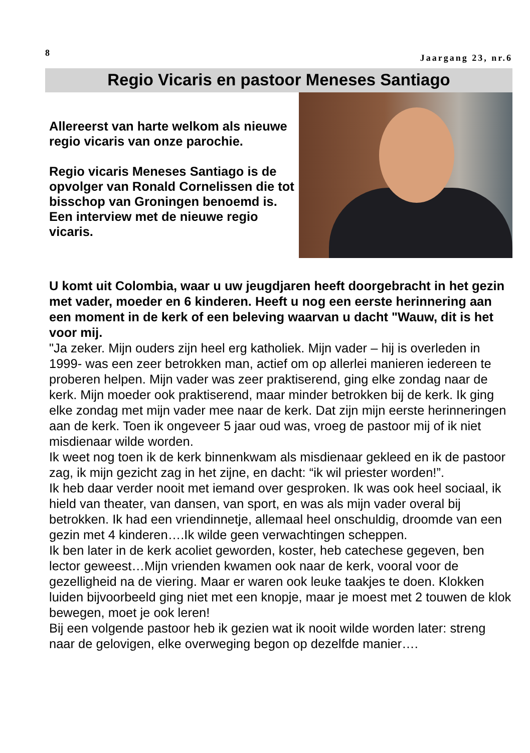8 Jaargang 23, nr.6
Regio Vicaris en pastoor Meneses Santiago
Allereerst van harte welkom als nieuwe regio vicaris van onze parochie.
Regio vicaris Meneses Santiago is de opvolger van Ronald Cornelis­sen die tot bisschop van Gronin­gen benoemd is. Een interview met de nieuwe regio vicaris.
U komt uit Colombia, waar u uw jeugdjaren heeft doorgebracht in het gezin met vader, moeder en 6 kinderen. Heeft u nog een eer­ste herinnering aan een moment in de kerk of een beleving waar­van u dacht "Wauw, dit is het voor mij.
"Ja zeker. Mijn ouders zijn heel erg katholiek. Mijn vader – hij is over­leden in 1999- was een zeer betrokken man, actief om op allerlei ma­nieren iedereen te proberen helpen. Mijn vader was zeer praktiserend, ging elke zondag naar de kerk. Mijn moeder ook praktiserend, maar minder betrokken bij de kerk. Ik ging elke zondag met mijn vader mee naar de kerk. Dat zijn mijn eerste herinneringen aan de kerk. Toen ik ongeveer 5 jaar oud was, vroeg de pastoor mij of ik niet misdienaar wilde worden.
Ik weet nog toen ik de kerk binnenkwam als misdienaar gekleed en ik de pastoor zag, ik mijn gezicht zag in het zijne, en dacht: “ik wil pries­ter worden!”.
Ik heb daar verder nooit met iemand over gesproken. Ik was ook heel sociaal, ik hield van theater, van dansen, van sport, en was als mijn vader overal bij betrokken. Ik had een vriendinnetje, allemaal heel on­schuldig, droomde van een gezin met 4 kinderen….Ik wilde geen ver­wachtingen scheppen.
Ik ben later in de kerk acoliet geworden, koster, heb catechese gege­ven, ben lector geweest…Mijn vrienden kwamen ook naar de kerk, vooral voor de gezelligheid na de viering. Maar er waren ook leuke taakjes te doen. Klokken luiden bijvoorbeeld ging niet met een knopje, maar je moest met 2 touwen de klok bewegen, moet je ook leren!
Bij een volgende pastoor heb ik gezien wat ik nooit wilde worden later: streng naar de gelovigen, elke overweging begon op dezelfde ma­nier….